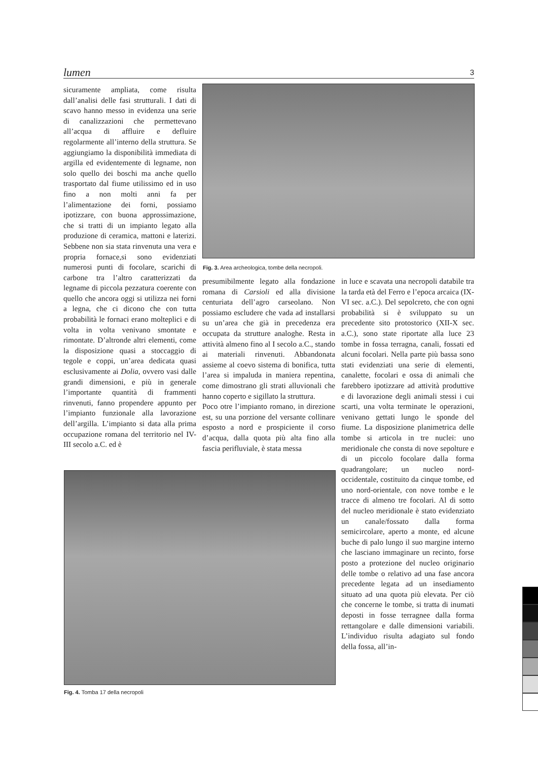lumen 3
sicuramente ampliata, come risulta dall’analisi delle fasi strutturali. I dati di scavo hanno messo in evidenza una serie di canalizzazioni che permettevano all’acqua di affluire e defluire regolarmente all’interno della struttura. Se aggiungiamo la disponibilità immediata di argilla ed evidentemente di legname, non solo quello dei boschi ma anche quello trasportato dal fiume utilissimo ed in uso fino a non molti anni fa per l’alimentazione dei forni, possiamo ipotizzare, con buona approssimazione, che si tratti di un impianto legato alla produzione di ceramica, mattoni e laterizi. Sebbene non sia stata rinvenuta una vera e propria fornace,si sono evidenziati numerosi punti di focolare, scarichi di carbone tra l’altro caratterizzati da legname di piccola pezzatura coerente con quello che ancora oggi si utilizza nei forni a legna, che ci dicono che con tutta probabilità le fornaci erano molteplici e di volta in volta venivano smontate e rimontate. D’altronde altri elementi, come la disposizione quasi a stoccaggio di tegole e coppi, un’area dedicata quasi esclusivamente ai Dolia, ovvero vasi dalle grandi dimensioni, e più in generale l’importante quantità di frammenti rinvenuti, fanno propendere appunto per l’impianto funzionale alla lavorazione dell’argilla. L’impianto si data alla prima occupazione romana del territorio nel IV-III secolo a.C. ed è
Fig. 3. Area archeologica, tombe della necropoli.
presumibilmente legato alla fondazione romana di Carsioli ed alla divisione centuriata dell’agro carseolano. Non possiamo escludere che vada ad installarsi su un’area che già in precedenza era occupata da strutture analoghe. Resta in attività almeno fino al I secolo a.C., stando ai materiali rinvenuti. Abbandonata assieme al coevo sistema di bonifica, tutta l’area si impaluda in maniera repentina, come dimostrano gli strati alluvionali che hanno coperto e sigillato la struttura.
Poco otre l’impianto romano, in direzione est, su una porzione del versante collinare esposto a nord e prospiciente il corso d’acqua, dalla quota più alta fino alla fascia perifluviale, è stata messa
in luce e scavata una necropoli databile tra la tarda età del Ferro e l’epoca arcaica (IX-VI sec. a.C.). Del sepolcreto, che con ogni probabilità si è sviluppato su un precedente sito protostorico (XII-X sec. a.C.), sono state riportate alla luce 23 tombe in fossa terragna, canali, fossati ed alcuni focolari. Nella parte più bassa sono stati evidenziati una serie di elementi, canalette, focolari e ossa di animali che farebbero ipotizzare ad attività produttive e di lavorazione degli animali stessi i cui scarti, una volta terminate le operazioni, venivano gettati lungo le sponde del fiume. La disposizione planimetrica delle tombe si articola in tre nuclei: uno meridionale che consta di nove sepolture e di un piccolo focolare dalla forma quadrangolare; un nucleo nord-occidentale, costituito da cinque tombe, ed uno nord-orientale, con nove tombe e le tracce di almeno tre focolari. Al di sotto del nucleo meridionale è stato evidenziato un canale/fossato dalla forma semicircolare, aperto a monte, ed alcune buche di palo lungo il suo margine interno che lasciano immaginare un recinto, forse posto a protezione del nucleo originario delle tombe o relativo ad una fase ancora precedente legata ad un insediamento situato ad una quota più elevata. Per ciò che concerne le tombe, si tratta di inumati deposti in fosse terragnee dalla forma rettangolare e dalle dimensioni variabili. L’individuo risulta adagiato sul fondo della fossa, all’in-
Fig. 4. Tomba 17 della necropoli